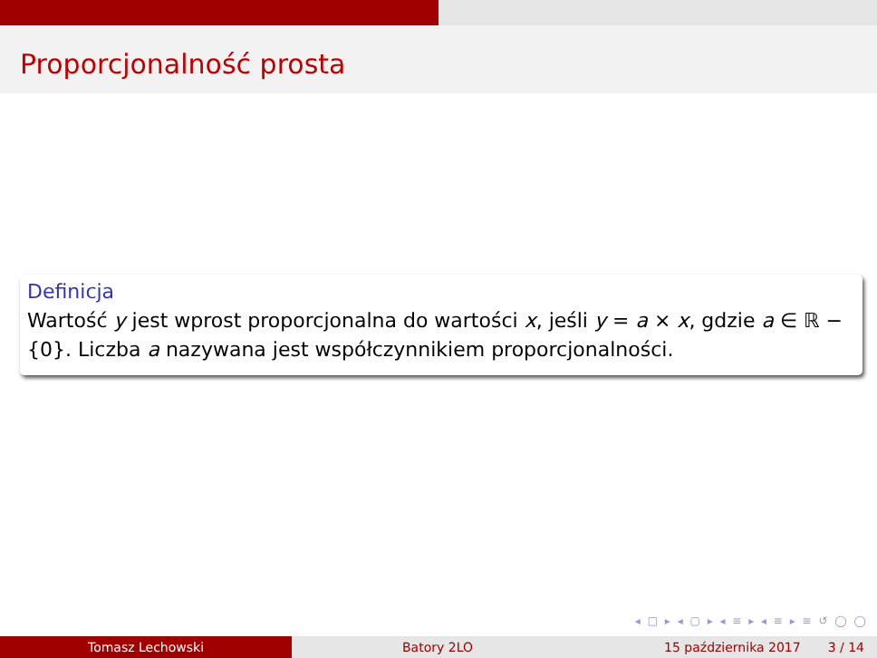Proporcjonalność prosta
Definicja
Wartość y jest wprost proporcjonalna do wartości x, jeśli y = a × x, gdzie a ∈ ℝ − {0}. Liczba a nazywana jest współczynnikiem proporcjonalności.
◂ □ ▸ ◂ ▢ ▸ ◂ ≡ ▸ ◂ ≡ ▸ ≡ ↺ ◯ ◯
Tomasz Lechowski Batory 2LO 15 października 2017 3 / 14